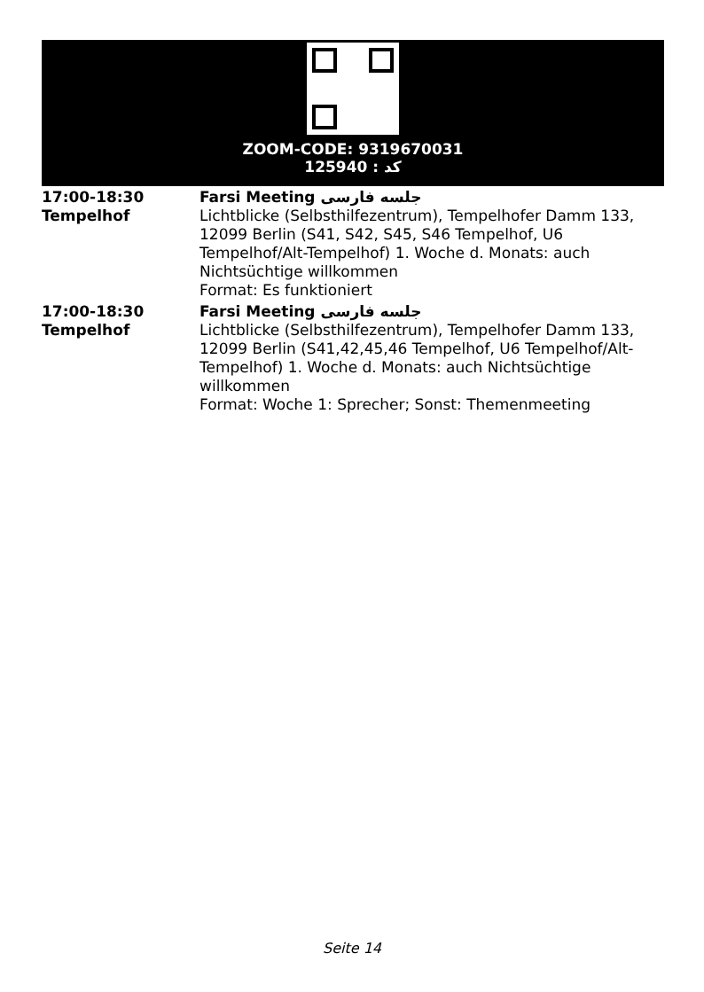ZOOM-CODE: 9319670031
کد : 125940
| 17:00-18:30 Tempelhof | Farsi Meeting جلسه فارسی Lichtblicke (Selbsthilfezentrum), Tempelhofer Damm 133, 12099 Berlin (S41, S42, S45, S46 Tempelhof, U6 Tempelhof/Alt-Tempelhof) 1. Woche d. Monats: auch Nichtsüchtige willkommen Format: Es funktioniert |
| 17:00-18:30 Tempelhof | Farsi Meeting جلسه فارسی Lichtblicke (Selbsthilfezentrum), Tempelhofer Damm 133, 12099 Berlin (S41,42,45,46 Tempelhof, U6 Tempelhof/Alt-Tempelhof) 1. Woche d. Monats: auch Nichtsüchtige willkommen Format: Woche 1: Sprecher; Sonst: Themenmeeting |
Seite 14